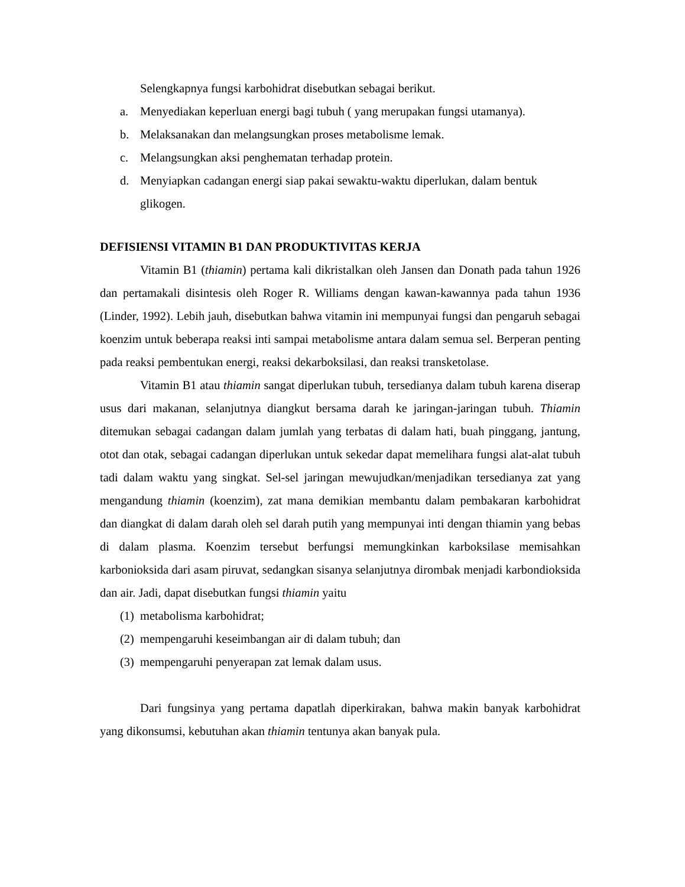Selengkapnya fungsi karbohidrat disebutkan sebagai berikut.
a. Menyediakan keperluan energi bagi tubuh ( yang merupakan fungsi utamanya).
b. Melaksanakan dan melangsungkan proses metabolisme lemak.
c. Melangsungkan aksi penghematan terhadap protein.
d. Menyiapkan cadangan energi siap pakai sewaktu-waktu diperlukan, dalam bentuk glikogen.
DEFISIENSI VITAMIN B1 DAN PRODUKTIVITAS KERJA
Vitamin B1 (thiamin) pertama kali dikristalkan oleh Jansen dan Donath pada tahun 1926 dan pertamakali disintesis oleh Roger R. Williams dengan kawan-kawannya pada tahun 1936 (Linder, 1992). Lebih jauh, disebutkan bahwa vitamin ini mempunyai fungsi dan pengaruh sebagai koenzim untuk beberapa reaksi inti sampai metabolisme antara dalam semua sel. Berperan penting pada reaksi pembentukan energi, reaksi dekarboksilasi, dan reaksi transketolase.
Vitamin B1 atau thiamin sangat diperlukan tubuh, tersedianya dalam tubuh karena diserap usus dari makanan, selanjutnya diangkut bersama darah ke jaringan-jaringan tubuh. Thiamin ditemukan sebagai cadangan dalam jumlah yang terbatas di dalam hati, buah pinggang, jantung, otot dan otak, sebagai cadangan diperlukan untuk sekedar dapat memelihara fungsi alat-alat tubuh tadi dalam waktu yang singkat. Sel-sel jaringan mewujudkan/menjadikan tersedianya zat yang mengandung thiamin (koenzim), zat mana demikian membantu dalam pembakaran karbohidrat dan diangkat di dalam darah oleh sel darah putih yang mempunyai inti dengan thiamin yang bebas di dalam plasma. Koenzim tersebut berfungsi memungkinkan karboksilase memisahkan karbonioksida dari asam piruvat, sedangkan sisanya selanjutnya dirombak menjadi karbondioksida dan air. Jadi, dapat disebutkan fungsi thiamin yaitu
(1) metabolisma karbohidrat;
(2) mempengaruhi keseimbangan air di dalam tubuh; dan
(3) mempengaruhi penyerapan zat lemak dalam usus.
Dari fungsinya yang pertama dapatlah diperkirakan, bahwa makin banyak karbohidrat yang dikonsumsi, kebutuhan akan thiamin tentunya akan banyak pula.